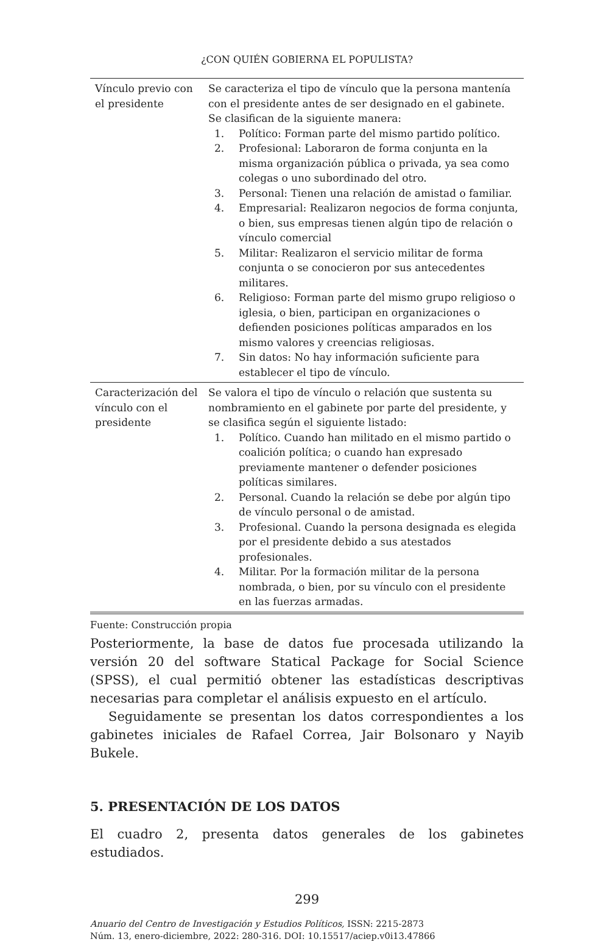¿CON QUIÉN GOBIERNA EL POPULISTA?
| Vínculo previo con el presidente | Se caracteriza el tipo de vínculo que la persona mantenía con el presidente antes de ser designado en el gabinete. Se clasifican de la siguiente manera: 1. Político: Forman parte del mismo partido político. 2. Profesional: Laboraron de forma conjunta en la misma organización pública o privada, ya sea como colegas o uno subordinado del otro. 3. Personal: Tienen una relación de amistad o familiar. 4. Empresarial: Realizaron negocios de forma conjunta, o bien, sus empresas tienen algún tipo de relación o vínculo comercial 5. Militar: Realizaron el servicio militar de forma conjunta o se conocieron por sus antecedentes militares. 6. Religioso: Forman parte del mismo grupo religioso o iglesia, o bien, participan en organizaciones o defienden posiciones políticas amparados en los mismo valores y creencias religiosas. 7. Sin datos: No hay información suficiente para establecer el tipo de vínculo. |
| Caracterización del vínculo con el presidente | Se valora el tipo de vínculo o relación que sustenta su nombramiento en el gabinete por parte del presidente, y se clasifica según el siguiente listado: 1. Político. Cuando han militado en el mismo partido o coalición política; o cuando han expresado previamente mantener o defender posiciones políticas similares. 2. Personal. Cuando la relación se debe por algún tipo de vínculo personal o de amistad. 3. Profesional. Cuando la persona designada es elegida por el presidente debido a sus atestados profesionales. 4. Militar. Por la formación militar de la persona nombrada, o bien, por su vínculo con el presidente en las fuerzas armadas. |
Fuente: Construcción propia
Posteriormente, la base de datos fue procesada utilizando la versión 20 del software Statical Package for Social Science (SPSS), el cual permitió obtener las estadísticas descriptivas necesarias para completar el análisis expuesto en el artículo.
Seguidamente se presentan los datos correspondientes a los gabinetes iniciales de Rafael Correa, Jair Bolsonaro y Nayib Bukele.
5. PRESENTACIÓN DE LOS DATOS
El cuadro 2, presenta datos generales de los gabinetes estudiados.
299
Anuario del Centro de Investigación y Estudios Políticos, ISSN: 2215-2873
Núm. 13, enero-diciembre, 2022: 280-316. DOI: 10.15517/aciep.v0i13.47866